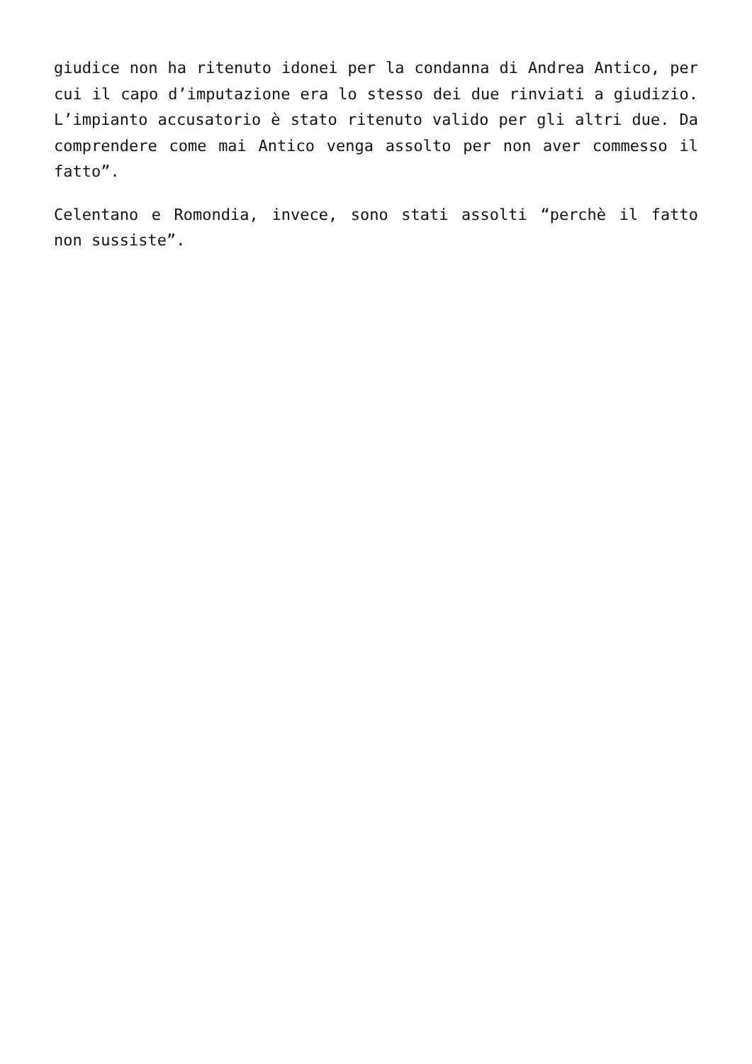giudice non ha ritenuto idonei per la condanna di Andrea Antico, per cui il capo d’imputazione era lo stesso dei due rinviati a giudizio. L’impianto accusatorio è stato ritenuto valido per gli altri due. Da comprendere come mai Antico venga assolto per non aver commesso il fatto”.
Celentano e Romondia, invece, sono stati assolti “perchè il fatto non sussiste”.